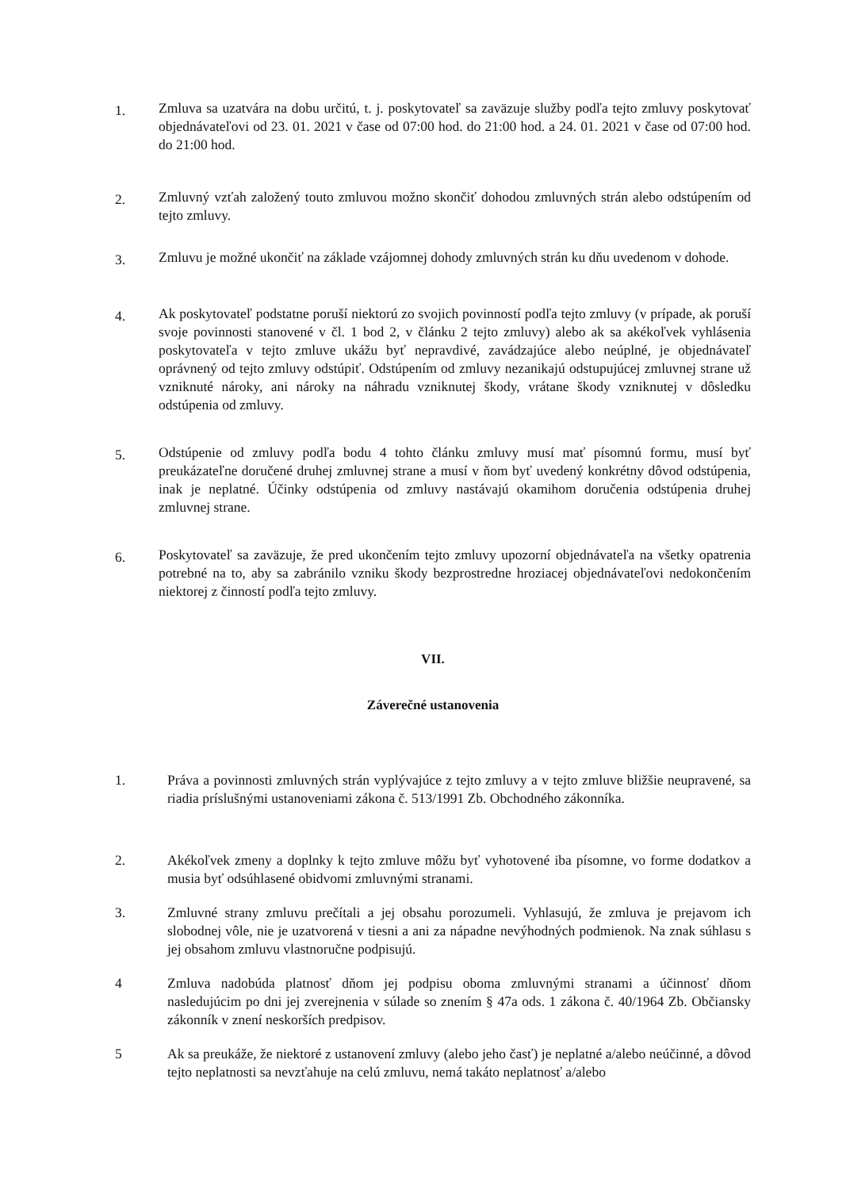1.
Zmluva sa uzatvára na dobu určitú, t. j. poskytovateľ sa zaväzuje služby podľa tejto zmluvy poskytovať objednávateľovi od 23. 01. 2021 v čase od 07:00 hod. do 21:00 hod. a 24. 01. 2021 v čase od 07:00 hod. do 21:00 hod.
2.
Zmluvný vzťah založený touto zmluvou možno skončiť dohodou zmluvných strán alebo odstúpením od tejto zmluvy.
3.
Zmluvu je možné ukončiť na základe vzájomnej dohody zmluvných strán ku dňu uvedenom v dohode.
4.
Ak poskytovateľ podstatne poruší niektorú zo svojich povinností podľa tejto zmluvy (v prípade, ak poruší svoje povinnosti stanovené v čl. 1 bod 2, v článku 2 tejto zmluvy) alebo ak sa akékoľvek vyhlásenia poskytovateľa v tejto zmluve ukážu byť nepravdivé, zavádzajúce alebo neúplné, je objednávateľ oprávnený od tejto zmluvy odstúpiť. Odstúpením od zmluvy nezanikajú odstupujúcej zmluvnej strane už vzniknuté nároky, ani nároky na náhradu vzniknutej škody, vrátane škody vzniknutej v dôsledku odstúpenia od zmluvy.
5.
Odstúpenie od zmluvy podľa bodu 4 tohto článku zmluvy musí mať písomnú formu, musí byť preukázateľne doručené druhej zmluvnej strane a musí v ňom byť uvedený konkrétny dôvod odstúpenia, inak je neplatné. Účinky odstúpenia od zmluvy nastávajú okamihom doručenia odstúpenia druhej zmluvnej strane.
6.
Poskytovateľ sa zaväzuje, že pred ukončením tejto zmluvy upozorní objednávateľa na všetky opatrenia potrebné na to, aby sa zabránilo vzniku škody bezprostredne hroziacej objednávateľovi nedokončením niektorej z činností podľa tejto zmluvy.
VII.
Záverečné ustanovenia
1. Práva a povinnosti zmluvných strán vyplývajúce z tejto zmluvy a v tejto zmluve bližšie neupravené, sa riadia príslušnými ustanoveniami zákona č. 513/1991 Zb. Obchodného zákonníka.
2. Akékoľvek zmeny a doplnky k tejto zmluve môžu byť vyhotovené iba písomne, vo forme dodatkov a musia byť odsúhlasené obidvomi zmluvnými stranami.
3. Zmluvné strany zmluvu prečítali a jej obsahu porozumeli. Vyhlasujú, že zmluva je prejavom ich slobodnej vôle, nie je uzatvorená v tiesni a ani za nápadne nevýhodných podmienok. Na znak súhlasu s jej obsahom zmluvu vlastnoručne podpisujú.
4 Zmluva nadobúda platnosť dňom jej podpisu oboma zmluvnými stranami a účinnosť dňom nasledujúcim po dni jej zverejnenia v súlade so znením § 47a ods. 1 zákona č. 40/1964 Zb. Občiansky zákonník v znení neskorších predpisov.
5 Ak sa preukáže, že niektoré z ustanovení zmluvy (alebo jeho časť) je neplatné a/alebo neúčinné, a dôvod tejto neplatnosti sa nevzťahuje na celú zmluvu, nemá takáto neplatnosť a/alebo